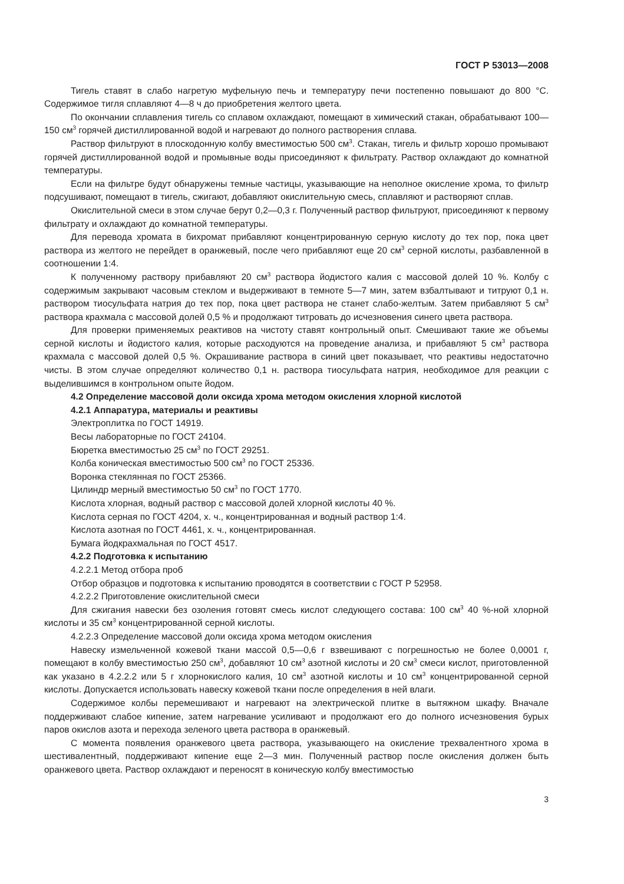ГОСТ Р 53013—2008
Тигель ставят в слабо нагретую муфельную печь и температуру печи постепенно повышают до 800 °С. Содержимое тигля сплавляют 4—8 ч до приобретения желтого цвета.
По окончании сплавления тигель со сплавом охлаждают, помещают в химический стакан, обрабатывают 100—150 см<sup>3</sup> горячей дистиллированной водой и нагревают до полного растворения сплава.
Раствор фильтруют в плоскодонную колбу вместимостью 500 см<sup>3</sup>. Стакан, тигель и фильтр хорошо промывают горячей дистиллированной водой и промывные воды присоединяют к фильтрату. Раствор охлаждают до комнатной температуры.
Если на фильтре будут обнаружены темные частицы, указывающие на неполное окисление хрома, то фильтр подсушивают, помещают в тигель, сжигают, добавляют окислительную смесь, сплавляют и растворяют сплав.
Окислительной смеси в этом случае берут 0,2—0,3 г. Полученный раствор фильтруют, присоединяют к первому фильтрату и охлаждают до комнатной температуры.
Для перевода хромата в бихромат прибавляют концентрированную серную кислоту до тех пор, пока цвет раствора из желтого не перейдет в оранжевый, после чего прибавляют еще 20 см<sup>3</sup> серной кислоты, разбавленной в соотношении 1:4.
К полученному раствору прибавляют 20 см<sup>3</sup> раствора йодистого калия с массовой долей 10 %. Колбу с содержимым закрывают часовым стеклом и выдерживают в темноте 5—7 мин, затем взбалтывают и титруют 0,1 н. раствором тиосульфата натрия до тех пор, пока цвет раствора не станет слабо-желтым. Затем прибавляют 5 см<sup>3</sup> раствора крахмала с массовой долей 0,5 % и продолжают титровать до исчезновения синего цвета раствора.
Для проверки применяемых реактивов на чистоту ставят контрольный опыт. Смешивают такие же объемы серной кислоты и йодистого калия, которые расходуются на проведение анализа, и прибавляют 5 см<sup>3</sup> раствора крахмала с массовой долей 0,5 %. Окрашивание раствора в синий цвет показывает, что реактивы недостаточно чисты. В этом случае определяют количество 0,1 н. раствора тиосульфата натрия, необходимое для реакции с выделившимся в контрольном опыте йодом.
4.2 Определение массовой доли оксида хрома методом окисления хлорной кислотой
4.2.1 Аппаратура, материалы и реактивы
Электроплитка по ГОСТ 14919.
Весы лабораторные по ГОСТ 24104.
Бюретка вместимостью 25 см<sup>3</sup> по ГОСТ 29251.
Колба коническая вместимостью 500 см<sup>3</sup> по ГОСТ 25336.
Воронка стеклянная по ГОСТ 25366.
Цилиндр мерный вместимостью 50 см<sup>3</sup> по ГОСТ 1770.
Кислота хлорная, водный раствор с массовой долей хлорной кислоты 40 %.
Кислота серная по ГОСТ 4204, х. ч., концентрированная и водный раствор 1:4.
Кислота азотная по ГОСТ 4461, х. ч., концентрированная.
Бумага йодкрахмальная по ГОСТ 4517.
4.2.2 Подготовка к испытанию
4.2.2.1 Метод отбора проб
Отбор образцов и подготовка к испытанию проводятся в соответствии с ГОСТ Р 52958.
4.2.2.2 Приготовление окислительной смеси
Для сжигания навески без озоления готовят смесь кислот следующего состава: 100 см<sup>3</sup> 40 %-ной хлорной кислоты и 35 см<sup>3</sup> концентрированной серной кислоты.
4.2.2.3 Определение массовой доли оксида хрома методом окисления
Навеску измельченной кожевой ткани массой 0,5—0,6 г взвешивают с погрешностью не более 0,0001 г, помещают в колбу вместимостью 250 см<sup>3</sup>, добавляют 10 см<sup>3</sup> азотной кислоты и 20 см<sup>3</sup> смеси кислот, приготовленной как указано в 4.2.2.2 или 5 г хлорнокислого калия, 10 см<sup>3</sup> азотной кислоты и 10 см<sup>3</sup> концентрированной серной кислоты. Допускается использовать навеску кожевой ткани после определения в ней влаги.
Содержимое колбы перемешивают и нагревают на электрической плитке в вытяжном шкафу. Вначале поддерживают слабое кипение, затем нагревание усиливают и продолжают его до полного исчезновения бурых паров окислов азота и перехода зеленого цвета раствора в оранжевый.
С момента появления оранжевого цвета раствора, указывающего на окисление трехвалентного хрома в шестивалентный, поддерживают кипение еще 2—3 мин. Полученный раствор после окисления должен быть оранжевого цвета. Раствор охлаждают и переносят в коническую колбу вместимостью
3